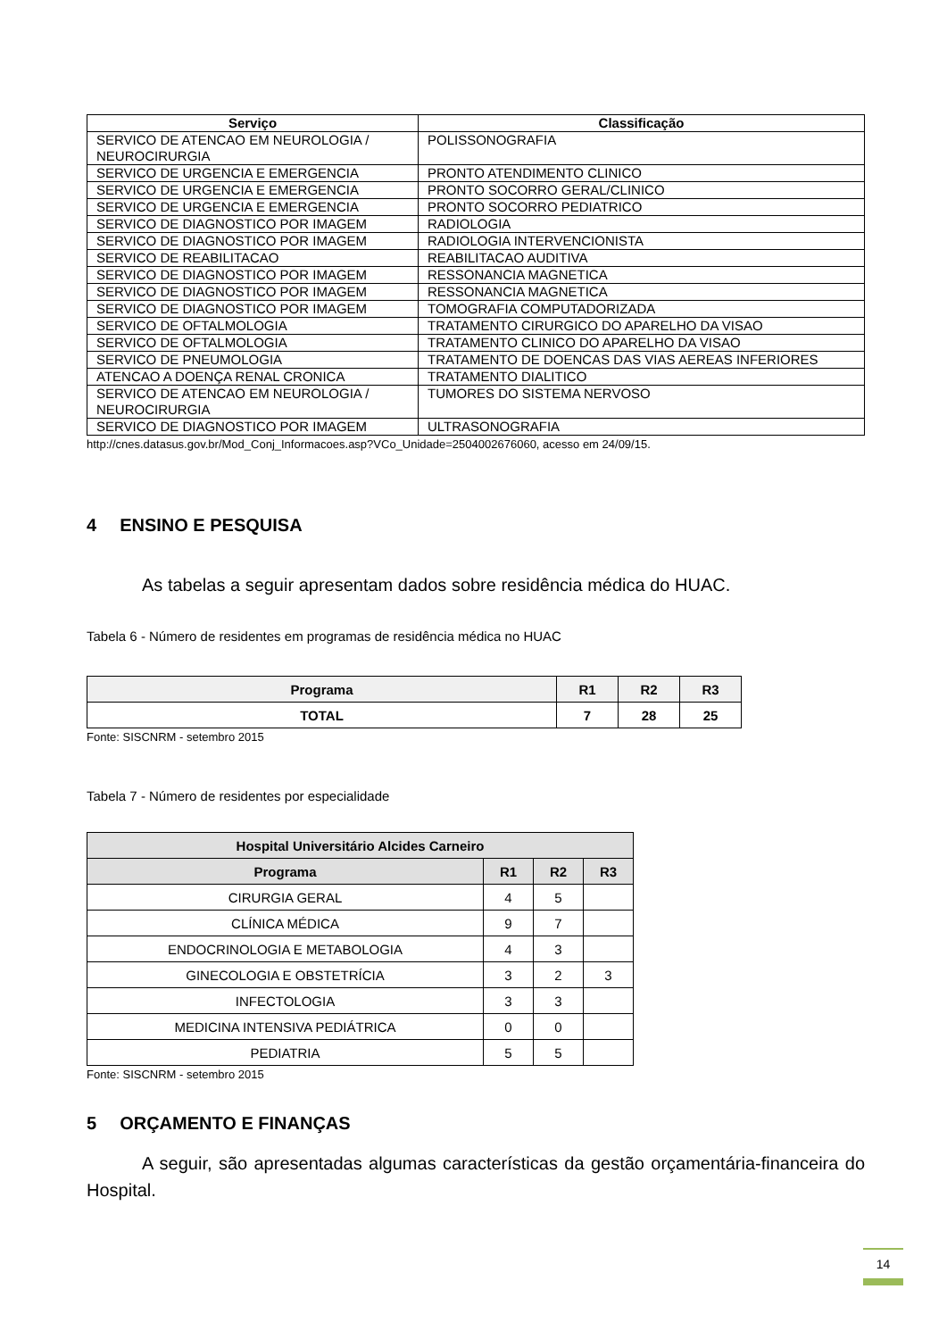| Serviço | Classificação |
| --- | --- |
| SERVICO DE ATENCAO EM NEUROLOGIA / NEUROCIRURGIA | POLISSONOGRAFIA |
| SERVICO DE URGENCIA E EMERGENCIA | PRONTO ATENDIMENTO CLINICO |
| SERVICO DE URGENCIA E EMERGENCIA | PRONTO SOCORRO GERAL/CLINICO |
| SERVICO DE URGENCIA E EMERGENCIA | PRONTO SOCORRO PEDIATRICO |
| SERVICO DE DIAGNOSTICO POR IMAGEM | RADIOLOGIA |
| SERVICO DE DIAGNOSTICO POR IMAGEM | RADIOLOGIA INTERVENCIONISTA |
| SERVICO DE REABILITACAO | REABILITACAO AUDITIVA |
| SERVICO DE DIAGNOSTICO POR IMAGEM | RESSONANCIA MAGNETICA |
| SERVICO DE DIAGNOSTICO POR IMAGEM | RESSONANCIA MAGNETICA |
| SERVICO DE DIAGNOSTICO POR IMAGEM | TOMOGRAFIA COMPUTADORIZADA |
| SERVICO DE OFTALMOLOGIA | TRATAMENTO CIRURGICO DO APARELHO DA VISAO |
| SERVICO DE OFTALMOLOGIA | TRATAMENTO CLINICO DO APARELHO DA VISAO |
| SERVICO DE PNEUMOLOGIA | TRATAMENTO DE DOENCAS DAS VIAS AEREAS INFERIORES |
| ATENCAO A DOENÇA RENAL CRONICA | TRATAMENTO DIALITICO |
| SERVICO DE ATENCAO EM NEUROLOGIA / NEUROCIRURGIA | TUMORES DO SISTEMA NERVOSO |
| SERVICO DE DIAGNOSTICO POR IMAGEM | ULTRASONOGRAFIA |
http://cnes.datasus.gov.br/Mod_Conj_Informacoes.asp?VCo_Unidade=2504002676060, acesso em 24/09/15.
4 ENSINO E PESQUISA
As tabelas a seguir apresentam dados sobre residência médica do HUAC.
Tabela 6 - Número de residentes em programas de residência médica no HUAC
| Programa | R1 | R2 | R3 |
| --- | --- | --- | --- |
| TOTAL | 7 | 28 | 25 |
Fonte: SISCNRM - setembro 2015
Tabela 7 - Número de residentes por especialidade
| Hospital Universitário Alcides Carneiro | | | |
| --- | --- | --- | --- |
| Programa | R1 | R2 | R3 |
| CIRURGIA GERAL | 4 | 5 | |
| CLÍNICA MÉDICA | 9 | 7 | |
| ENDOCRINOLOGIA E METABOLOGIA | 4 | 3 | |
| GINECOLOGIA E OBSTETRÍCIA | 3 | 2 | 3 |
| INFECTOLOGIA | 3 | 3 | |
| MEDICINA INTENSIVA PEDIÁTRICA | 0 | 0 | |
| PEDIATRIA | 5 | 5 | |
Fonte: SISCNRM - setembro 2015
5 ORÇAMENTO E FINANÇAS
A seguir, são apresentadas algumas características da gestão orçamentária-financeira do Hospital.
14